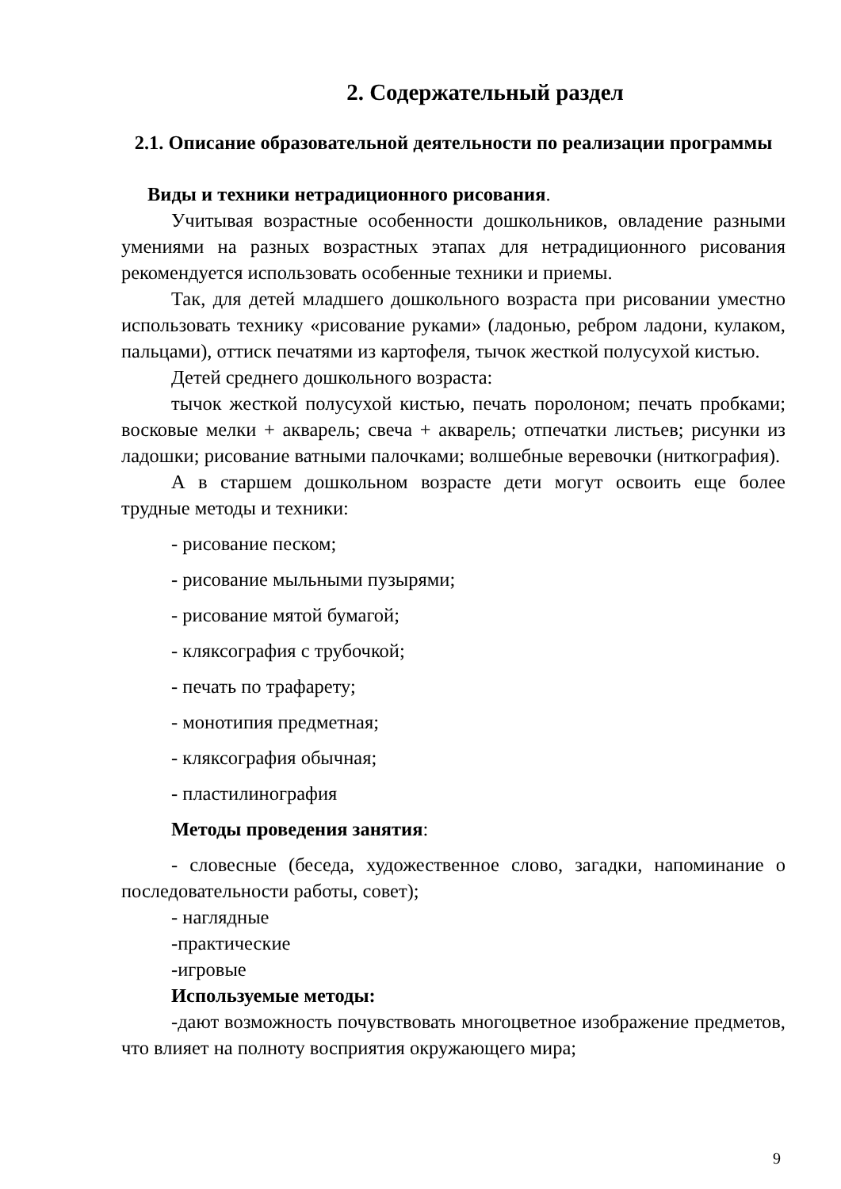2. Содержательный раздел
2.1. Описание образовательной деятельности по реализации программы
Виды и техники нетрадиционного рисования.
Учитывая возрастные особенности дошкольников, овладение разными умениями на разных возрастных этапах для нетрадиционного рисования рекомендуется использовать особенные техники и приемы.
Так, для детей младшего дошкольного возраста при рисовании уместно использовать технику «рисование руками» (ладонью, ребром ладони, кулаком, пальцами), оттиск печатями из картофеля, тычок жесткой полусухой кистью.
Детей среднего дошкольного возраста:
тычок жесткой полусухой кистью, печать поролоном; печать пробками; восковые мелки + акварель; свеча + акварель; отпечатки листьев; рисунки из ладошки; рисование ватными палочками; волшебные веревочки (ниткография).
А в старшем дошкольном возрасте дети могут освоить еще более трудные методы и техники:
- рисование песком;
- рисование мыльными пузырями;
- рисование мятой бумагой;
- кляксография с трубочкой;
- печать по трафарету;
- монотипия предметная;
- кляксография обычная;
- пластилинография
Методы проведения занятия:
- словесные (беседа, художественное слово, загадки, напоминание о последовательности работы, совет);
- наглядные
-практические
-игровые
Используемые методы:
-дают возможность почувствовать многоцветное изображение предметов, что влияет на полноту восприятия окружающего мира;
9